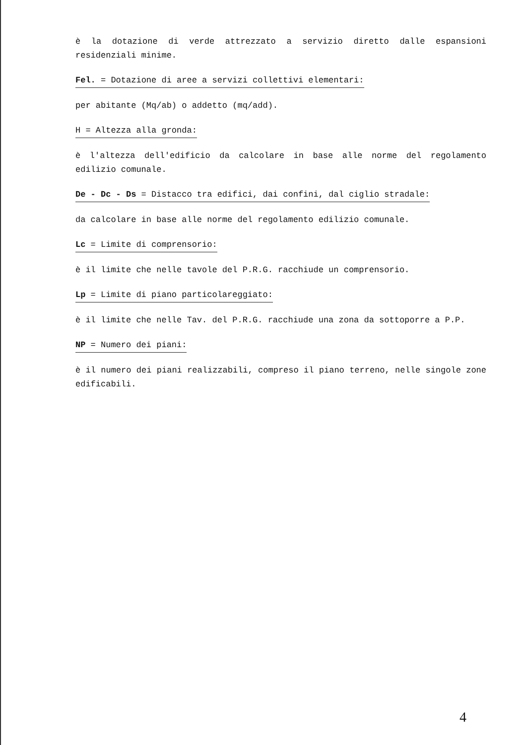è la dotazione di verde attrezzato a servizio diretto dalle espansioni residenziali minime.
Fel. = Dotazione di aree a servizi collettivi elementari:
per abitante (Mq/ab) o addetto (mq/add).
H = Altezza alla gronda:
è l'altezza dell'edificio da calcolare in base alle norme del regolamento edilizio comunale.
De - Dc - Ds = Distacco tra edifici, dai confini, dal ciglio stradale:
da calcolare in base alle norme del regolamento edilizio comunale.
Lc = Limite di comprensorio:
è il limite che nelle tavole del P.R.G. racchiude un comprensorio.
Lp = Limite di piano particolareggiato:
è il limite che nelle Tav. del P.R.G. racchiude una zona da sottoporre a P.P.
NP = Numero dei piani:
è il numero dei piani realizzabili, compreso il piano terreno, nelle singole zone edificabili.
4